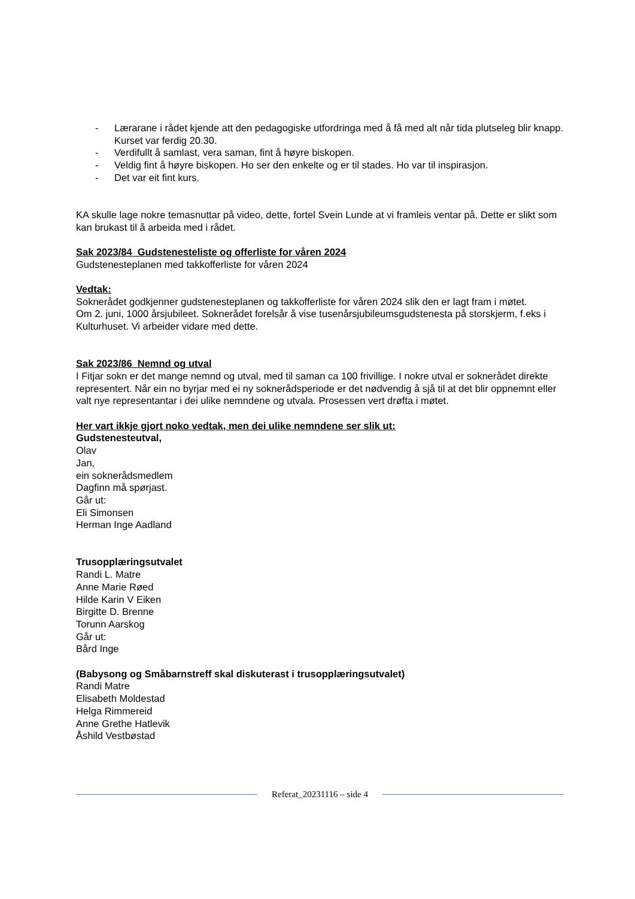- Lærarane i rådet kjende att den pedagogiske utfordringa med å få med alt når tida plutseleg blir knapp. Kurset var ferdig 20.30.
- Verdifullt å samlast, vera saman, fint å høyre biskopen.
- Veldig fint å høyre biskopen. Ho ser den enkelte og er til stades. Ho var til inspirasjon.
- Det var eit fint kurs.
KA skulle lage nokre temasnuttar på video, dette, fortel Svein Lunde at vi framleis ventar på. Dette er slikt som kan brukast til å arbeida med i rådet.
Sak 2023/84 Gudstenesteliste og offerliste for våren 2024
Gudstenesteplanen med takkofferliste for våren 2024
Vedtak:
Soknerådet godkjenner gudstenesteplanen og takkofferliste for våren 2024 slik den er lagt fram i møtet.
Om 2. juni, 1000 årsjubileet. Soknerådet forelsår å vise tusenårsjubileumsgudstenesta på storskjerm, f.eks i Kulturhuset. Vi arbeider vidare med dette.
Sak 2023/86 Nemnd og utval
I Fitjar sokn er det mange nemnd og utval, med til saman ca 100 frivillige. I nokre utval er soknerådet direkte representert. Når ein no byrjar med ei ny soknerådsperiode er det nødvendig å sjå til at det blir oppnemnt eller valt nye representantar i dei ulike nemndene og utvala. Prosessen vert drøfta i møtet.
Her vart ikkje gjort noko vedtak, men dei ulike nemndene ser slik ut:
Gudstenesteutval,
Olav
Jan,
ein soknerådsmedlem
Dagfinn må spørjast.
Går ut:
Eli Simonsen
Herman Inge Aadland
Trusopplæringsutvalet
Randi L. Matre
Anne Marie Røed
Hilde Karin V Eiken
Birgitte D. Brenne
Torunn Aarskog
Går ut:
Bård Inge
(Babysong og Småbarnstreff skal diskuterast i trusopplæringsutvalet)
Randi Matre
Elisabeth Moldestad
Helga Rimmereid
Anne Grethe Hatlevik
Åshild Vestbøstad
Referat_20231116 – side 4